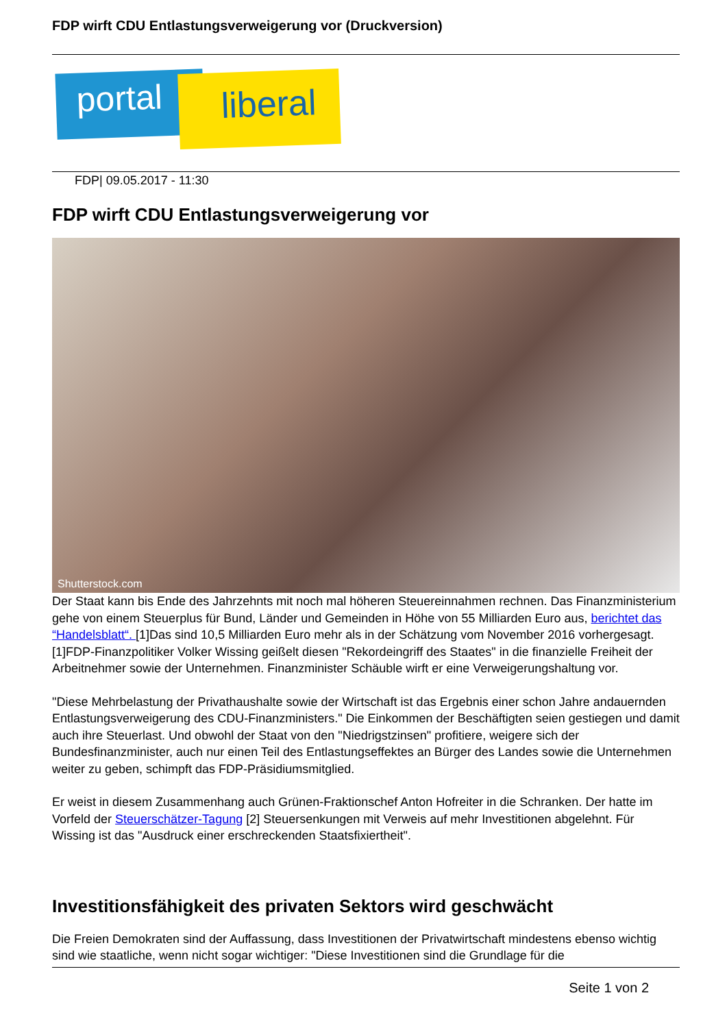FDP wirft CDU Entlastungsverweigerung vor (Druckversion)
portal liberal
FDP| 09.05.2017 - 11:30
FDP wirft CDU Entlastungsverweigerung vor
Shutterstock.com
Der Staat kann bis Ende des Jahrzehnts mit noch mal höheren Steuereinnahmen rechnen. Das Finanzministerium gehe von einem Steuerplus für Bund, Länder und Gemeinden in Höhe von 55 Milliarden Euro aus, berichtet das “Handelsblatt“. [1]Das sind 10,5 Milliarden Euro mehr als in der Schätzung vom November 2016 vorhergesagt. [1]FDP-Finanzpolitiker Volker Wissing geißelt diesen "Rekordeingriff des Staates" in die finanzielle Freiheit der Arbeitnehmer sowie der Unternehmen. Finanzminister Schäuble wirft er eine Verweigerungshaltung vor.
"Diese Mehrbelastung der Privathaushalte sowie der Wirtschaft ist das Ergebnis einer schon Jahre andauernden Entlastungsverweigerung des CDU-Finanzministers." Die Einkommen der Beschäftigten seien gestiegen und damit auch ihre Steuerlast. Und obwohl der Staat von den "Niedrigstzinsen" profitiere, weigere sich der Bundesfinanzminister, auch nur einen Teil des Entlastungseffektes an Bürger des Landes sowie die Unternehmen weiter zu geben, schimpft das FDP-Präsidiumsmitglied.
Er weist in diesem Zusammenhang auch Grünen-Fraktionschef Anton Hofreiter in die Schranken. Der hatte im Vorfeld der Steuerschätzer-Tagung [2] Steuersenkungen mit Verweis auf mehr Investitionen abgelehnt. Für Wissing ist das "Ausdruck einer erschreckenden Staatsfixiertheit".
Investitionsfähigkeit des privaten Sektors wird geschwächt
Die Freien Demokraten sind der Auffassung, dass Investitionen der Privatwirtschaft mindestens ebenso wichtig sind wie staatliche, wenn nicht sogar wichtiger: "Diese Investitionen sind die Grundlage für die
Seite 1 von 2